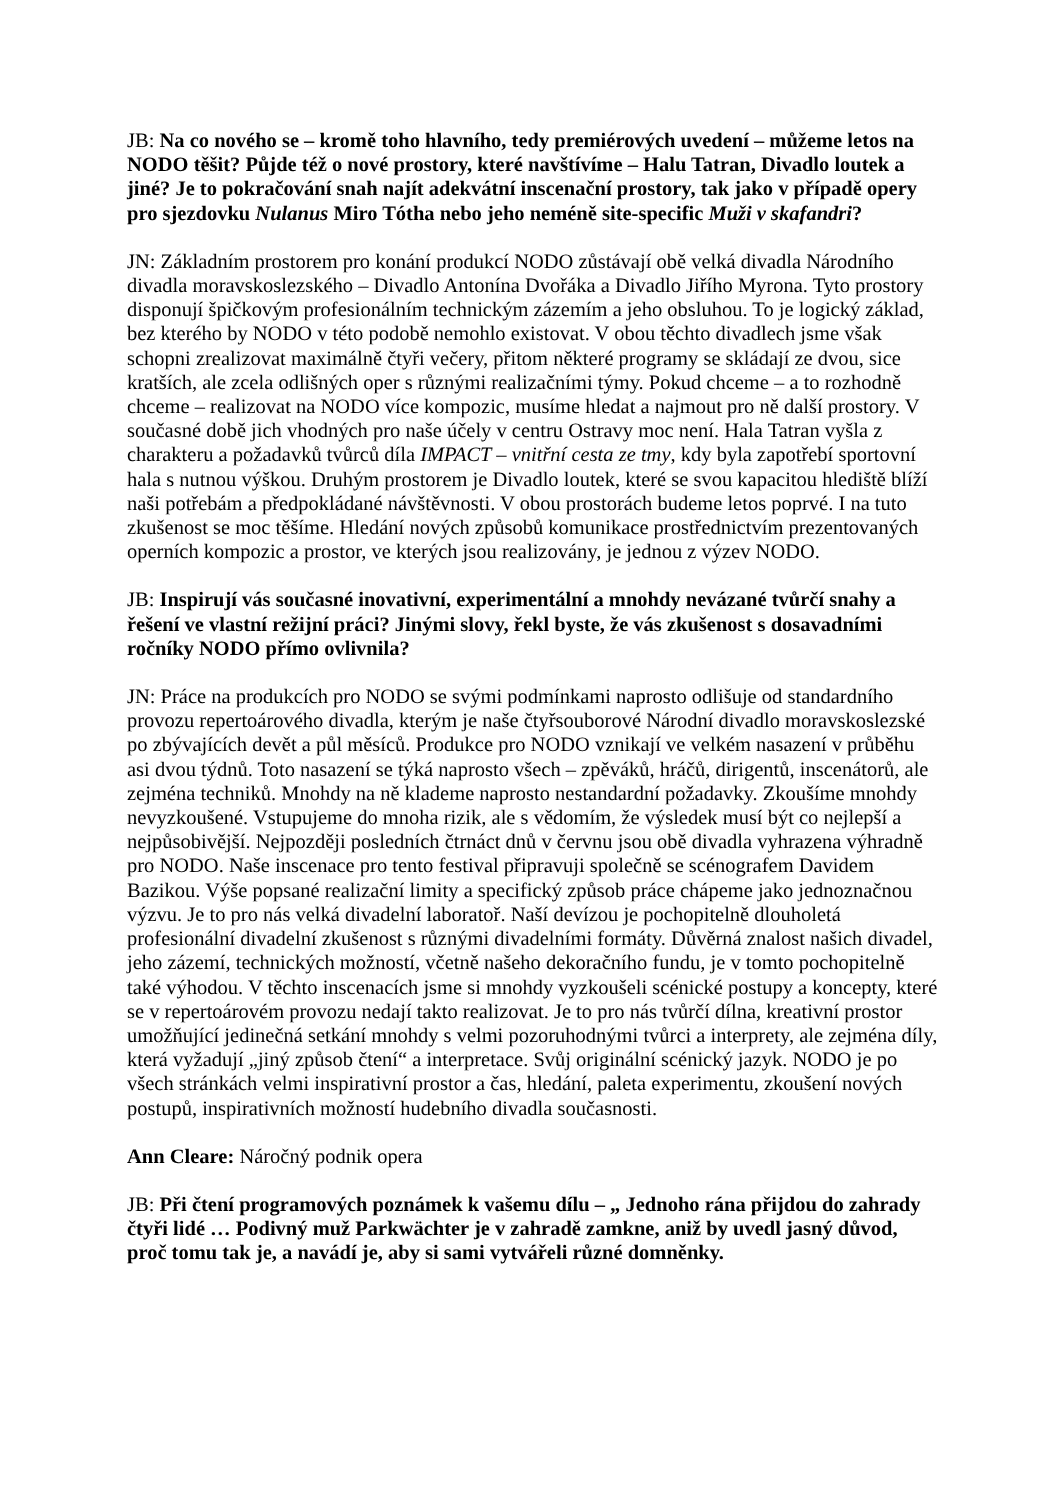JB: Na co nového se – kromě toho hlavního, tedy premiérových uvedení – můžeme letos na NODO těšit? Půjde též o nové prostory, které navštívíme – Halu Tatran, Divadlo loutek a jiné? Je to pokračování snah najít adekvátní inscenační prostory, tak jako v případě opery pro sjezdovku Nulanus Miro Tótha nebo jeho neméně site-specific Muži v skafandri?
JN: Základním prostorem pro konání produkcí NODO zůstávají obě velká divadla Národního divadla moravskoslezského – Divadlo Antonína Dvořáka a Divadlo Jiřího Myrona. Tyto prostory disponují špičkovým profesionálním technickým zázemím a jeho obsluhou. To je logický základ, bez kterého by NODO v této podobě nemohlo existovat. V obou těchto divadlech jsme však schopni zrealizovat maximálně čtyři večery, přitom některé programy se skládají ze dvou, sice kratších, ale zcela odlišných oper s různými realizačními týmy. Pokud chceme – a to rozhodně chceme – realizovat na NODO více kompozic, musíme hledat a najmout pro ně další prostory. V současné době jich vhodných pro naše účely v centru Ostravy moc není. Hala Tatran vyšla z charakteru a požadavků tvůrců díla IMPACT – vnitřní cesta ze tmy, kdy byla zapotřebí sportovní hala s nutnou výškou. Druhým prostorem je Divadlo loutek, které se svou kapacitou hlediště blíží naši potřebám a předpokládané návštěvnosti. V obou prostorách budeme letos poprvé. I na tuto zkušenost se moc těšíme. Hledání nových způsobů komunikace prostřednictvím prezentovaných operních kompozic a prostor, ve kterých jsou realizovány, je jednou z výzev NODO.
JB: Inspirují vás současné inovativní, experimentální a mnohdy nevázané tvůrčí snahy a řešení ve vlastní režijní práci? Jinými slovy, řekl byste, že vás zkušenost s dosavadními ročníky NODO přímo ovlivnila?
JN: Práce na produkcích pro NODO se svými podmínkami naprosto odlišuje od standardního provozu repertoárového divadla, kterým je naše čtyřsouborové Národní divadlo moravskoslezské po zbývajících devět a půl měsíců. Produkce pro NODO vznikají ve velkém nasazení v průběhu asi dvou týdnů. Toto nasazení se týká naprosto všech – zpěváků, hráčů, dirigentů, inscenátorů, ale zejména techniků. Mnohdy na ně klademe naprosto nestandardní požadavky. Zkoušíme mnohdy nevyzkoušené. Vstupujeme do mnoha rizik, ale s vědomím, že výsledek musí být co nejlepší a nejpůsobivější. Nejpozději posledních čtrnáct dnů v červnu jsou obě divadla vyhrazena výhradně pro NODO. Naše inscenace pro tento festival připravuji společně se scénografem Davidem Bazikou. Výše popsané realizační limity a specifický způsob práce chápeme jako jednoznačnou výzvu. Je to pro nás velká divadelní laboratoř. Naší devízou je pochopitelně dlouholetá profesionální divadelní zkušenost s různými divadelními formáty. Důvěrná znalost našich divadel, jeho zázemí, technických možností, včetně našeho dekoračního fundu, je v tomto pochopitelně také výhodou. V těchto inscenacích jsme si mnohdy vyzkoušeli scénické postupy a koncepty, které se v repertoárovém provozu nedají takto realizovat. Je to pro nás tvůrčí dílna, kreativní prostor umožňující jedinečná setkání mnohdy s velmi pozoruhodnými tvůrci a interprety, ale zejména díly, která vyžadují „jiný způsob čtení“ a interpretace. Svůj originální scénický jazyk. NODO je po všech stránkách velmi inspirativní prostor a čas, hledání, paleta experimentu, zkoušení nových postupů, inspirativních možností hudebního divadla současnosti.
Ann Cleare: Náročný podnik opera
JB: Při čtení programových poznámek k vašemu dílu – „ Jednoho rána přijdou do zahrady čtyři lidé … Podivný muž Parkwächter je v zahradě zamkne, aniž by uvedl jasný důvod, proč tomu tak je, a navádí je, aby si sami vytvářeli různé domněnky.